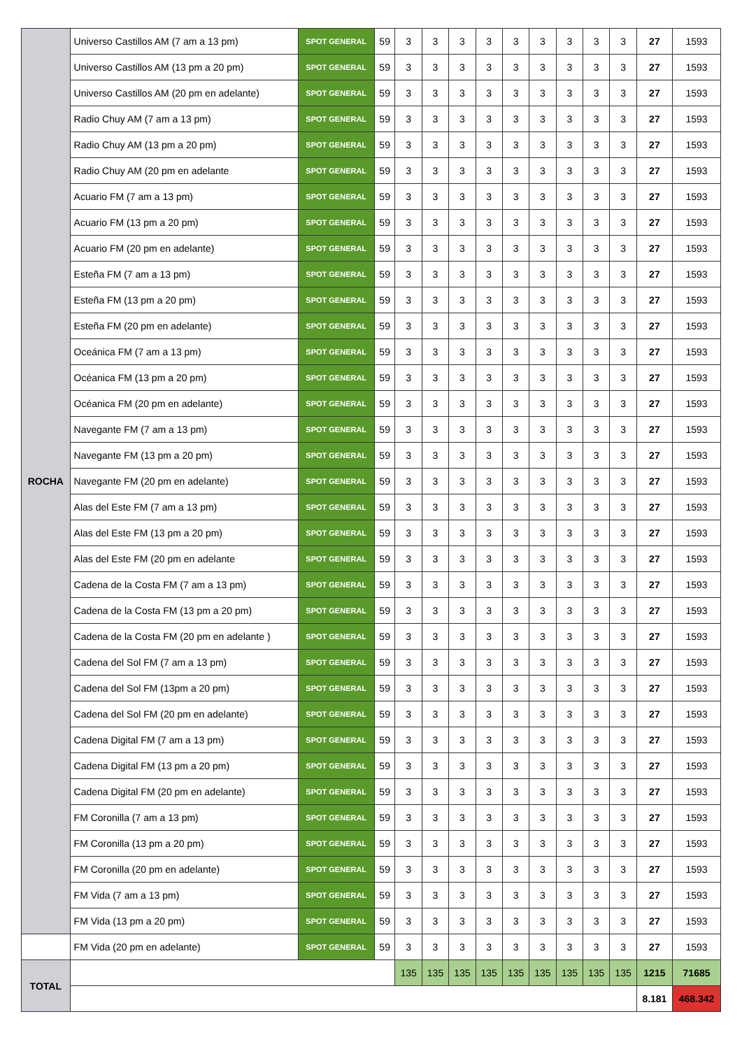| ROCHA | Universo Castillos AM (7 am a 13 pm) | SPOT GENERAL | 59 | 3 | 3 | 3 | 3 | 3 | 3 | 3 | 3 | 3 | 27 | 1593 |
| | Universo Castillos AM (13 pm a 20 pm) | SPOT GENERAL | 59 | 3 | 3 | 3 | 3 | 3 | 3 | 3 | 3 | 3 | 27 | 1593 |
| | Universo Castillos AM (20 pm en adelante) | SPOT GENERAL | 59 | 3 | 3 | 3 | 3 | 3 | 3 | 3 | 3 | 3 | 27 | 1593 |
| | Radio Chuy AM (7 am a 13 pm) | SPOT GENERAL | 59 | 3 | 3 | 3 | 3 | 3 | 3 | 3 | 3 | 3 | 27 | 1593 |
| | Radio Chuy AM (13 pm a 20 pm) | SPOT GENERAL | 59 | 3 | 3 | 3 | 3 | 3 | 3 | 3 | 3 | 3 | 27 | 1593 |
| | Radio Chuy AM (20 pm en adelante | SPOT GENERAL | 59 | 3 | 3 | 3 | 3 | 3 | 3 | 3 | 3 | 3 | 27 | 1593 |
| | Acuario FM (7 am a 13 pm) | SPOT GENERAL | 59 | 3 | 3 | 3 | 3 | 3 | 3 | 3 | 3 | 3 | 27 | 1593 |
| | Acuario FM (13 pm a 20 pm) | SPOT GENERAL | 59 | 3 | 3 | 3 | 3 | 3 | 3 | 3 | 3 | 3 | 27 | 1593 |
| | Acuario FM (20 pm en adelante) | SPOT GENERAL | 59 | 3 | 3 | 3 | 3 | 3 | 3 | 3 | 3 | 3 | 27 | 1593 |
| | Esteña FM (7 am a 13 pm) | SPOT GENERAL | 59 | 3 | 3 | 3 | 3 | 3 | 3 | 3 | 3 | 3 | 27 | 1593 |
| | Esteña FM (13 pm a 20 pm) | SPOT GENERAL | 59 | 3 | 3 | 3 | 3 | 3 | 3 | 3 | 3 | 3 | 27 | 1593 |
| | Esteña FM (20 pm en adelante) | SPOT GENERAL | 59 | 3 | 3 | 3 | 3 | 3 | 3 | 3 | 3 | 3 | 27 | 1593 |
| | Oceánica FM (7 am a 13 pm) | SPOT GENERAL | 59 | 3 | 3 | 3 | 3 | 3 | 3 | 3 | 3 | 3 | 27 | 1593 |
| | Océanica FM (13 pm a 20 pm) | SPOT GENERAL | 59 | 3 | 3 | 3 | 3 | 3 | 3 | 3 | 3 | 3 | 27 | 1593 |
| | Océanica FM (20 pm en adelante) | SPOT GENERAL | 59 | 3 | 3 | 3 | 3 | 3 | 3 | 3 | 3 | 3 | 27 | 1593 |
| | Navegante FM (7 am a 13 pm) | SPOT GENERAL | 59 | 3 | 3 | 3 | 3 | 3 | 3 | 3 | 3 | 3 | 27 | 1593 |
| | Navegante FM (13 pm a 20 pm) | SPOT GENERAL | 59 | 3 | 3 | 3 | 3 | 3 | 3 | 3 | 3 | 3 | 27 | 1593 |
| | Navegante FM (20 pm en adelante) | SPOT GENERAL | 59 | 3 | 3 | 3 | 3 | 3 | 3 | 3 | 3 | 3 | 27 | 1593 |
| | Alas del Este FM (7 am a 13 pm) | SPOT GENERAL | 59 | 3 | 3 | 3 | 3 | 3 | 3 | 3 | 3 | 3 | 27 | 1593 |
| | Alas del Este FM (13 pm a 20 pm) | SPOT GENERAL | 59 | 3 | 3 | 3 | 3 | 3 | 3 | 3 | 3 | 3 | 27 | 1593 |
| | Alas del Este FM (20 pm en adelante | SPOT GENERAL | 59 | 3 | 3 | 3 | 3 | 3 | 3 | 3 | 3 | 3 | 27 | 1593 |
| | Cadena de la Costa FM (7 am a 13 pm) | SPOT GENERAL | 59 | 3 | 3 | 3 | 3 | 3 | 3 | 3 | 3 | 3 | 27 | 1593 |
| | Cadena de la Costa FM (13 pm a 20 pm) | SPOT GENERAL | 59 | 3 | 3 | 3 | 3 | 3 | 3 | 3 | 3 | 3 | 27 | 1593 |
| | Cadena de la Costa FM (20 pm en adelante ) | SPOT GENERAL | 59 | 3 | 3 | 3 | 3 | 3 | 3 | 3 | 3 | 3 | 27 | 1593 |
| | Cadena del Sol FM (7 am a 13 pm) | SPOT GENERAL | 59 | 3 | 3 | 3 | 3 | 3 | 3 | 3 | 3 | 3 | 27 | 1593 |
| | Cadena del Sol FM (13pm a 20 pm) | SPOT GENERAL | 59 | 3 | 3 | 3 | 3 | 3 | 3 | 3 | 3 | 3 | 27 | 1593 |
| | Cadena del Sol FM (20 pm en adelante) | SPOT GENERAL | 59 | 3 | 3 | 3 | 3 | 3 | 3 | 3 | 3 | 3 | 27 | 1593 |
| | Cadena Digital FM (7 am a 13 pm) | SPOT GENERAL | 59 | 3 | 3 | 3 | 3 | 3 | 3 | 3 | 3 | 3 | 27 | 1593 |
| | Cadena Digital FM (13 pm a 20 pm) | SPOT GENERAL | 59 | 3 | 3 | 3 | 3 | 3 | 3 | 3 | 3 | 3 | 27 | 1593 |
| | Cadena Digital FM (20 pm en adelante) | SPOT GENERAL | 59 | 3 | 3 | 3 | 3 | 3 | 3 | 3 | 3 | 3 | 27 | 1593 |
| | FM Coronilla (7 am a 13 pm) | SPOT GENERAL | 59 | 3 | 3 | 3 | 3 | 3 | 3 | 3 | 3 | 3 | 27 | 1593 |
| | FM Coronilla (13 pm a 20 pm) | SPOT GENERAL | 59 | 3 | 3 | 3 | 3 | 3 | 3 | 3 | 3 | 3 | 27 | 1593 |
| | FM Coronilla (20 pm en adelante) | SPOT GENERAL | 59 | 3 | 3 | 3 | 3 | 3 | 3 | 3 | 3 | 3 | 27 | 1593 |
| | FM Vida (7 am a 13 pm) | SPOT GENERAL | 59 | 3 | 3 | 3 | 3 | 3 | 3 | 3 | 3 | 3 | 27 | 1593 |
| | FM Vida (13 pm a 20 pm) | SPOT GENERAL | 59 | 3 | 3 | 3 | 3 | 3 | 3 | 3 | 3 | 3 | 27 | 1593 |
| | FM Vida (20 pm en adelante) | SPOT GENERAL | 59 | 3 | 3 | 3 | 3 | 3 | 3 | 3 | 3 | 3 | 27 | 1593 |
| TOTAL | | | | 135 | 135 | 135 | 135 | 135 | 135 | 135 | 135 | 135 | 1215 | 71685 |
| | | | | | | | | | | | | | 8.181 | 468.342 |